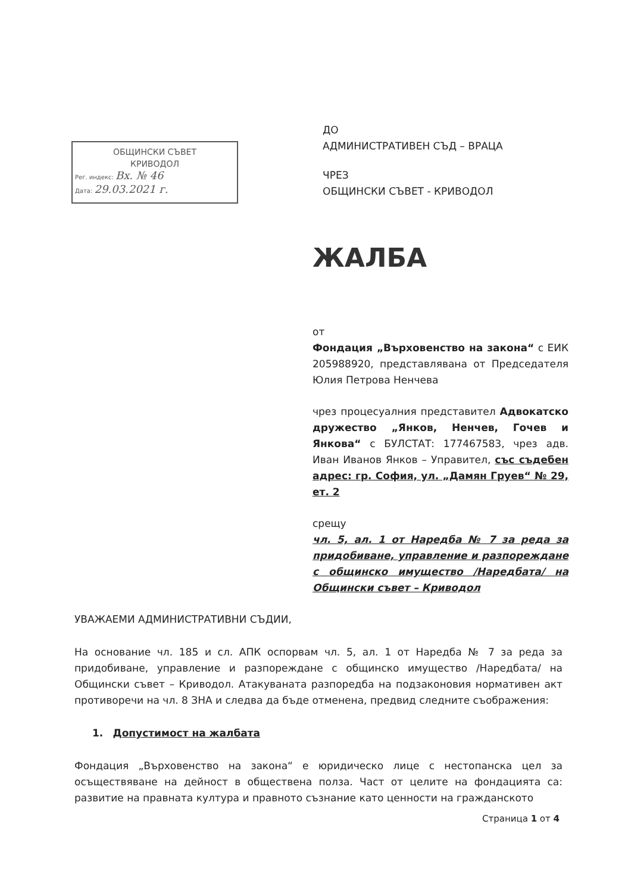ОБЩИНСКИ СЪВЕТ
КРИВОДОЛ
Рег. индекс: Вх. № 46
Дата: 29.03.2021 г.
ДО
АДМИНИСТРАТИВЕН СЪД – ВРАЦА
ЧРЕЗ
ОБЩИНСКИ СЪВЕТ - КРИВОДОЛ
ЖАЛБА
от
Фондация „Върховенство на закона“ с ЕИК 205988920, представлявана от Председателя Юлия Петрова Ненчева
чрез процесуалния представител Адвокатско дружество „Янков, Ненчев, Гочев и Янкова“ с БУЛСТАТ: 177467583, чрез адв. Иван Иванов Янков – Управител, със съдебен адрес: гр. София, ул. „Дамян Груев“ № 29, ет. 2
срещу
чл. 5, ал. 1 от Наредба № 7 за реда за придобиване, управление и разпореждане с общинско имущество /Наредбата/ на Общински съвет – Криводол
УВАЖАЕМИ АДМИНИСТРАТИВНИ СЪДИИ,
На основание чл. 185 и сл. АПК оспорвам чл. 5, ал. 1 от Наредба № 7 за реда за придобиване, управление и разпореждане с общинско имущество /Наредбата/ на Общински съвет – Криводол. Атакуваната разпоредба на подзаконовия нормативен акт противоречи на чл. 8 ЗНА и следва да бъде отменена, предвид следните съображения:
1. Допустимост на жалбата
Фондация „Върховенство на закона“ е юридическо лице с нестопанска цел за осъществяване на дейност в обществена полза. Част от целите на фондацията са: развитие на правната култура и правното съзнание като ценности на гражданското
Страница 1 от 4